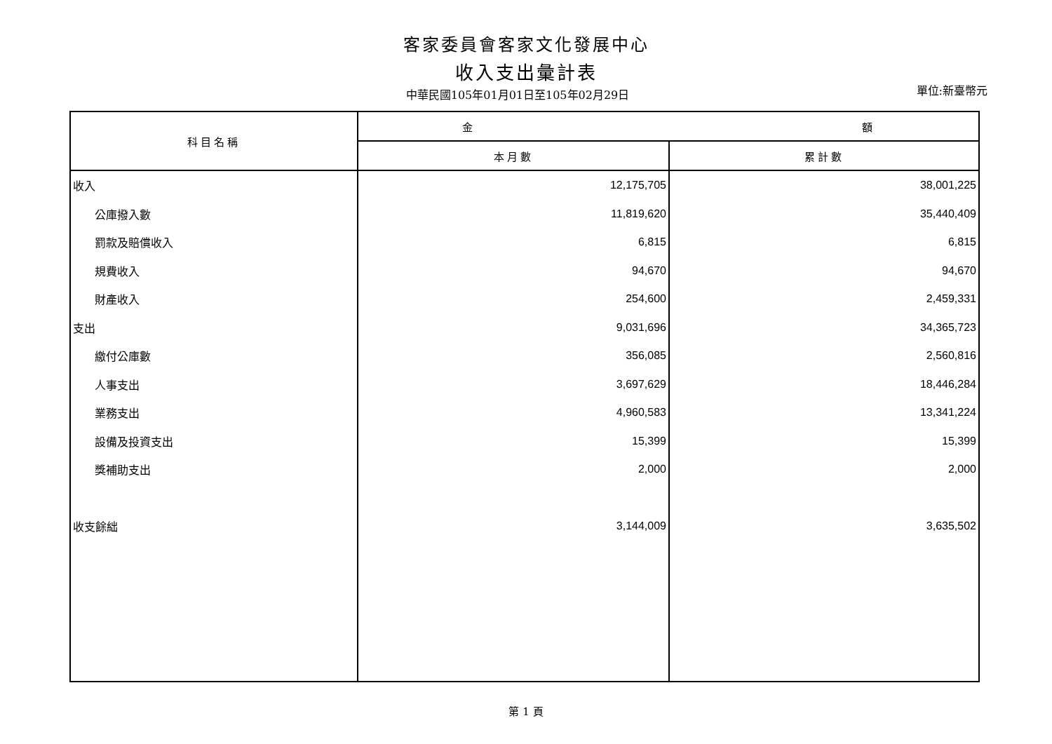客家委員會客家文化發展中心
收入支出彙計表
中華民國105年01月01日至105年02月29日
單位:新臺幣元
| 科目名稱 | 金 額 | |
| --- | --- | --- |
| | 本月數 | 累計數 |
| 收入 | 12,175,705 | 38,001,225 |
| 公庫撥入數 | 11,819,620 | 35,440,409 |
| 罰款及賠償收入 | 6,815 | 6,815 |
| 規費收入 | 94,670 | 94,670 |
| 財產收入 | 254,600 | 2,459,331 |
| 支出 | 9,031,696 | 34,365,723 |
| 繳付公庫數 | 356,085 | 2,560,816 |
| 人事支出 | 3,697,629 | 18,446,284 |
| 業務支出 | 4,960,583 | 13,341,224 |
| 設備及投資支出 | 15,399 | 15,399 |
| 獎補助支出 | 2,000 | 2,000 |
| 收支餘絀 | 3,144,009 | 3,635,502 |
第 1 頁